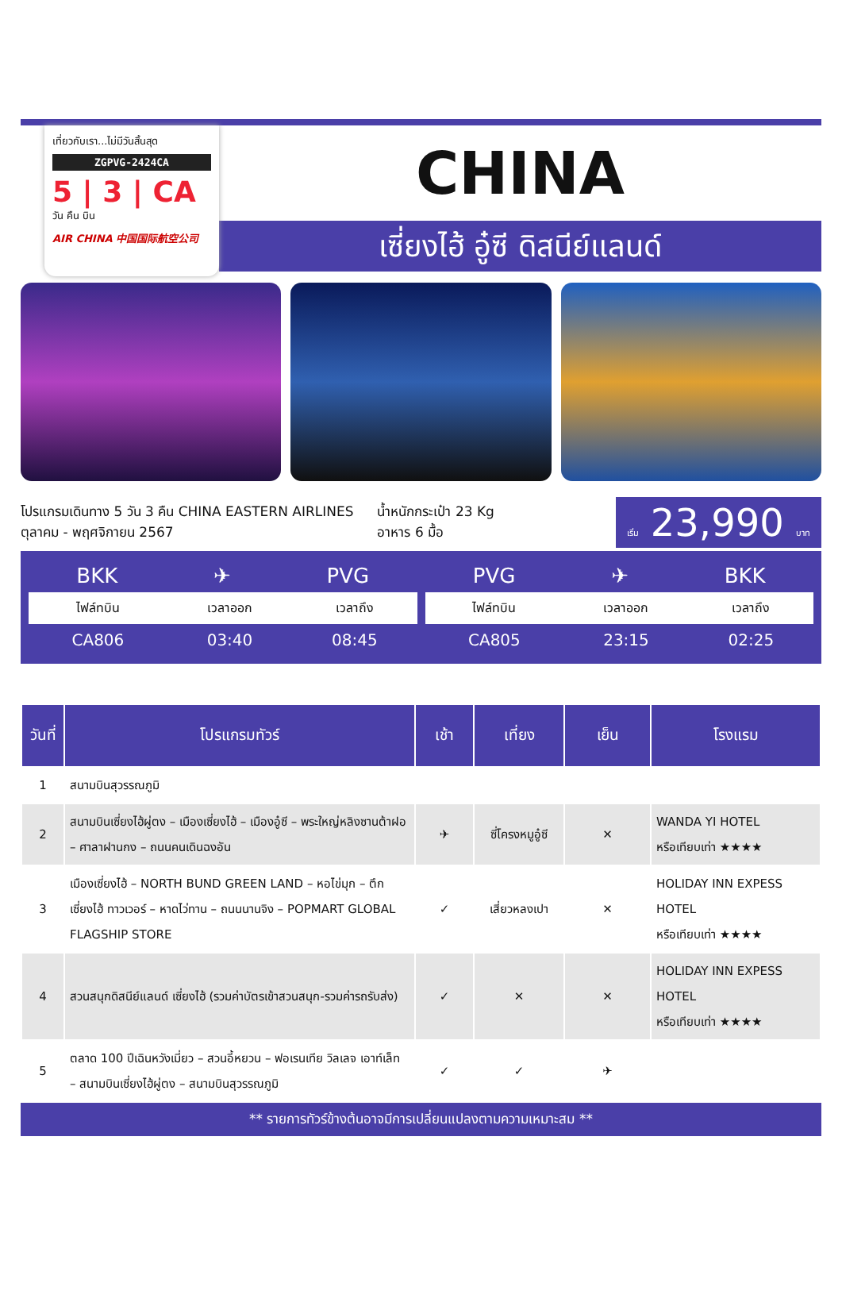เที่ยวกับเรา...ไม่มีวันสิ้นสุด
ZGPVG-2424CA
5 | 3 | CA
วัน คืน บิน
AIR CHINA 中国国际航空公司
CHINA
เซี่ยงไฮ้ อู๋ซี ดิสนีย์แลนด์
โปรแกรมเดินทาง 5 วัน 3 คืน CHINA EASTERN AIRLINES
ตุลาคม - พฤศจิกายน 2567
น้ำหนักกระเป๋า 23 Kg
อาหาร 6 มื้อ
เริ่ม 23,990 บาท
BKK ✈ PVG
| ไฟล์ทบิน | เวลาออก | เวลาถึง |
| --- | --- | --- |
| CA806 | 03:40 | 08:45 |
PVG ✈ BKK
| ไฟล์ทบิน | เวลาออก | เวลาถึง |
| --- | --- | --- |
| CA805 | 23:15 | 02:25 |
| วันที่ | โปรแกรมทัวร์ | เช้า | เที่ยง | เย็น | โรงแรม |
| --- | --- | --- | --- | --- | --- |
| 1 | สนามบินสุวรรณภูมิ | | | | |
| 2 | สนามบินเซี่ยงไฮ้ผู่ตง – เมืองเซี่ยงไฮ้ – เมืองอู๋ซี – พระใหญ่หลิงซานต้าฝอ – ศาลาฝานกง – ถนนคนเดินฉงอัน | ✈ | ซี่โครงหมูอู๋ซี | ✕ | WANDA YI HOTEL หรือเทียบเท่า ★★★★ |
| 3 | เมืองเซี่ยงไฮ้ – NORTH BUND GREEN LAND – หอไข่มุก – ตึกเซี่ยงไฮ้ ทาวเวอร์ – หาดไว่ทาน – ถนนนานจิง – POPMART GLOBAL FLAGSHIP STORE | ✓ | เสี่ยวหลงเปา | ✕ | HOLIDAY INN EXPESS HOTEL หรือเทียบเท่า ★★★★ |
| 4 | สวนสนุกดิสนีย์แลนด์ เซี่ยงไฮ้ (รวมค่าบัตรเข้าสวนสนุก-รวมค่ารถรับส่ง) | ✓ | ✕ | ✕ | HOLIDAY INN EXPESS HOTEL หรือเทียบเท่า ★★★★ |
| 5 | ตลาด 100 ปีเฉินหวังเมี่ยว – สวนอี้หยวน – ฟอเรนเทีย วิลเลจ เอาท์เล็ท – สนามบินเซี่ยงไฮ้ผู่ตง – สนามบินสุวรรณภูมิ | ✓ | ✓ | ✈ | |
** รายการทัวร์ข้างต้นอาจมีการเปลี่ยนแปลงตามความเหมาะสม **